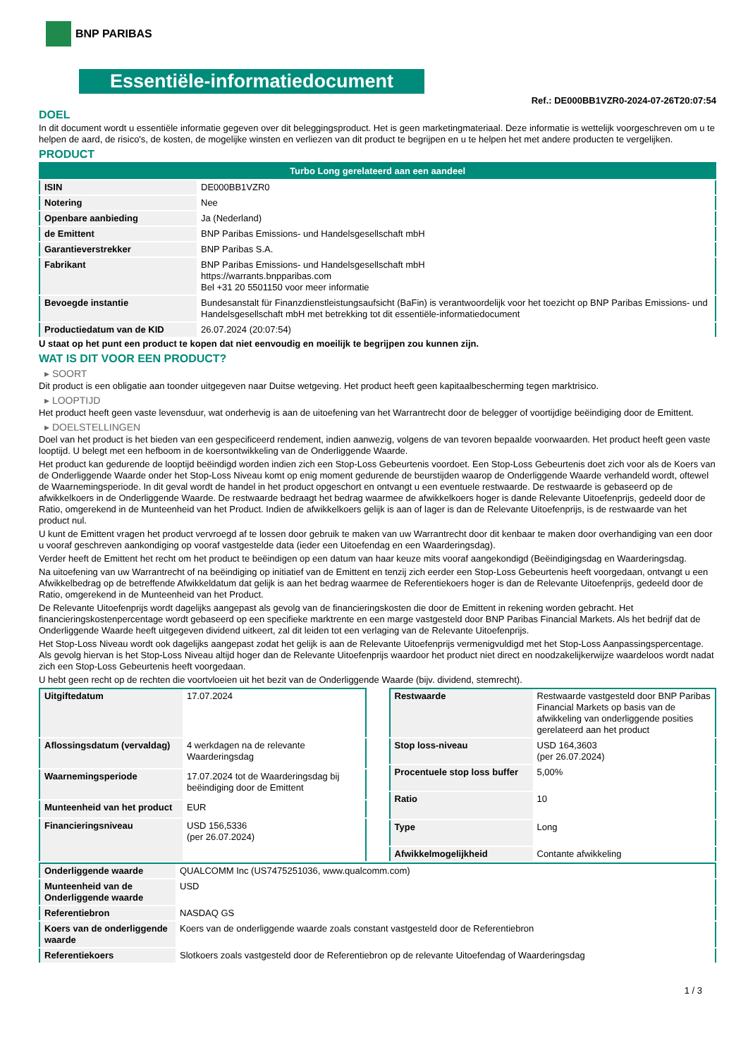BNP PARIBAS
Essentiële-informatiedocument
Ref.: DE000BB1VZR0-2024-07-26T20:07:54
DOEL
In dit document wordt u essentiële informatie gegeven over dit beleggingsproduct. Het is geen marketingmateriaal. Deze informatie is wettelijk voorgeschreven om u te helpen de aard, de risico's, de kosten, de mogelijke winsten en verliezen van dit product te begrijpen en u te helpen het met andere producten te vergelijken.
PRODUCT
| Turbo Long gerelateerd aan een aandeel | |
| ISIN | DE000BB1VZR0 |
| Notering | Nee |
| Openbare aanbieding | Ja (Nederland) |
| de Emittent | BNP Paribas Emissions- und Handelsgesellschaft mbH |
| Garantieverstrekker | BNP Paribas S.A. |
| Fabrikant | BNP Paribas Emissions- und Handelsgesellschaft mbH https://warrants.bnpparibas.com Bel +31 20 5501150 voor meer informatie |
| Bevoegde instantie | Bundesanstalt für Finanzdienstleistungsaufsicht (BaFin) is verantwoordelijk voor het toezicht op BNP Paribas Emissions- und Handelsgesellschaft mbH met betrekking tot dit essentiële-informatiedocument |
| Productiedatum van de KID | 26.07.2024 (20:07:54) |
U staat op het punt een product te kopen dat niet eenvoudig en moeilijk te begrijpen zou kunnen zijn.
WAT IS DIT VOOR EEN PRODUCT?
▸ SOORT
Dit product is een obligatie aan toonder uitgegeven naar Duitse wetgeving. Het product heeft geen kapitaalbescherming tegen marktrisico.
▸ LOOPTIJD
Het product heeft geen vaste levensduur, wat onderhevig is aan de uitoefening van het Warrantrecht door de belegger of voortijdige beëindiging door de Emittent.
▸ DOELSTELLINGEN
Doel van het product is het bieden van een gespecificeerd rendement, indien aanwezig, volgens de van tevoren bepaalde voorwaarden. Het product heeft geen vaste looptijd. U belegt met een hefboom in de koersontwikkeling van de Onderliggende Waarde.
Het product kan gedurende de looptijd beëindigd worden indien zich een Stop-Loss Gebeurtenis voordoet. Een Stop-Loss Gebeurtenis doet zich voor als de Koers van de Onderliggende Waarde onder het Stop-Loss Niveau komt op enig moment gedurende de beurstijden waarop de Onderliggende Waarde verhandeld wordt, oftewel de Waarnemingsperiode. In dit geval wordt de handel in het product opgeschort en ontvangt u een eventuele restwaarde. De restwaarde is gebaseerd op de afwikkelkoers in de Onderliggende Waarde. De restwaarde bedraagt het bedrag waarmee de afwikkelkoers hoger is dande Relevante Uitoefenprijs, gedeeld door de Ratio, omgerekend in de Munteenheid van het Product. Indien de afwikkelkoers gelijk is aan of lager is dan de Relevante Uitoefenprijs, is de restwaarde van het product nul.
U kunt de Emittent vragen het product vervroegd af te lossen door gebruik te maken van uw Warrantrecht door dit kenbaar te maken door overhandiging van een door u vooraf geschreven aankondiging op vooraf vastgestelde data (ieder een Uitoefendag en een Waarderingsdag).
Verder heeft de Emittent het recht om het product te beëindigen op een datum van haar keuze mits vooraf aangekondigd (Beëindigingsdag en Waarderingsdag.
Na uitoefening van uw Warrantrecht of na beëindiging op initiatief van de Emittent en tenzij zich eerder een Stop-Loss Gebeurtenis heeft voorgedaan, ontvangt u een Afwikkelbedrag op de betreffende Afwikkeldatum dat gelijk is aan het bedrag waarmee de Referentiekoers hoger is dan de Relevante Uitoefenprijs, gedeeld door de Ratio, omgerekend in de Munteenheid van het Product.
De Relevante Uitoefenprijs wordt dagelijks aangepast als gevolg van de financieringskosten die door de Emittent in rekening worden gebracht. Het financieringskostenpercentage wordt gebaseerd op een specifieke marktrente en een marge vastgesteld door BNP Paribas Financial Markets. Als het bedrijf dat de Onderliggende Waarde heeft uitgegeven dividend uitkeert, zal dit leiden tot een verlaging van de Relevante Uitoefenprijs.
Het Stop-Loss Niveau wordt ook dagelijks aangepast zodat het gelijk is aan de Relevante Uitoefenprijs vermenigvuldigd met het Stop-Loss Aanpassingspercentage. Als gevolg hiervan is het Stop-Loss Niveau altijd hoger dan de Relevante Uitoefenprijs waardoor het product niet direct en noodzakelijkerwijze waardeloos wordt nadat zich een Stop-Loss Gebeurtenis heeft voorgedaan.
U hebt geen recht op de rechten die voortvloeien uit het bezit van de Onderliggende Waarde (bijv. dividend, stemrecht).
| Uitgiftedatum | 17.07.2024 |
| Aflossingsdatum (vervaldag) | 4 werkdagen na de relevante Waarderingsdag |
| Waarnemingsperiode | 17.07.2024 tot de Waarderingsdag bij beëindiging door de Emittent |
| Munteenheid van het product | EUR |
| Financieringsniveau | USD 156,5336 (per 26.07.2024) |
| Restwaarde | Restwaarde vastgesteld door BNP Paribas Financial Markets op basis van de afwikkeling van onderliggende posities gerelateerd aan het product |
| Stop loss-niveau | USD 164,3603 (per 26.07.2024) |
| Procentuele stop loss buffer | 5,00% |
| Ratio | 10 |
| Type | Long |
| Afwikkelmogelijkheid | Contante afwikkeling |
| Onderliggende waarde | QUALCOMM Inc (US7475251036, www.qualcomm.com) |
| Munteenheid van de Onderliggende waarde | USD |
| Referentiebron | NASDAQ GS |
| Koers van de onderliggende waarde | Koers van de onderliggende waarde zoals constant vastgesteld door de Referentiebron |
| Referentiekoers | Slotkoers zoals vastgesteld door de Referentiebron op de relevante Uitoefendag of Waarderingsdag |
1 / 3